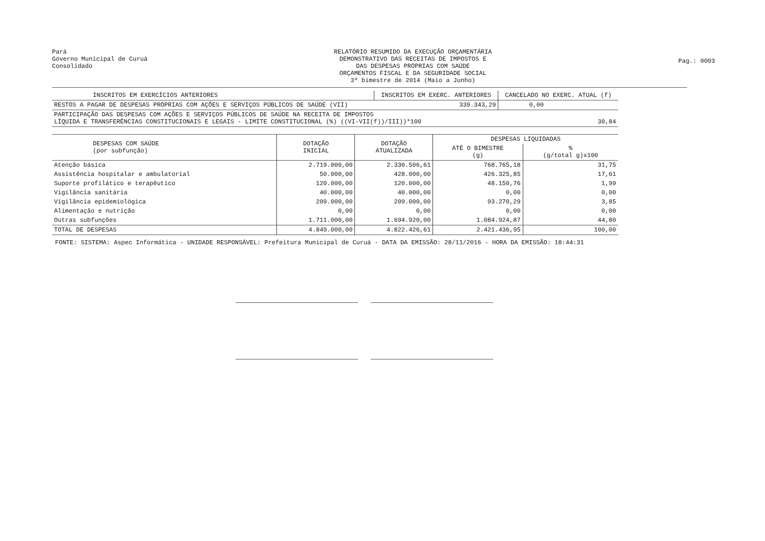Pará
Governo Municipal de Curuá
Consolidado
RELATÓRIO RESUMIDO DA EXECUÇÃO ORÇAMENTÁRIA
DEMONSTRATIVO DAS RECEITAS DE IMPOSTOS E
DAS DESPESAS PRÓPRIAS COM SAÚDE
ORÇAMENTOS FISCAL E DA SEGURIDADE SOCIAL
3º bimestre de 2014 (Maio a Junho)
Pag.: 0003
| INSCRITOS EM EXERCÍCIOS ANTERIORES | INSCRITOS EM EXERC. ANTERIORES | CANCELADO NO EXERC. ATUAL (f) |
| --- | --- | --- |
| RESTOS A PAGAR DE DESPESAS PRÓPRIAS COM AÇÕES E SERVIÇOS PÚBLICOS DE SAÚDE (VII) | 339.343,29 | 0,00 |
| PARTICIPAÇÃO DAS DESPESAS COM AÇÕES E SERVIÇOS PÚBLICOS DE SAÚDE NA RECEITA DE IMPOSTOS LÍQUIDA E TRANSFERÊNCIAS CONSTITUCIONAIS E LEGAIS - LIMITE CONSTITUCIONAL (%) ((VI-VII(f))/III))*100 | | 30,84 |
| DESPESAS COM SAÚDE (por subfunção) | DOTAÇÃO INICIAL | DOTAÇÃO ATUALIZADA | DESPESAS LIQUIDADAS | |
| --- | --- | --- | --- | --- |
| | | | ATÉ O BIMESTRE (g) | % (g/total g)x100 |
| Atenção básica | 2.719.000,00 | 2.330.506,61 | 768.765,18 | 31,75 |
| Assistência hospitalar e ambulatorial | 50.000,00 | 428.000,00 | 426.325,85 | 17,61 |
| Suporte profilático e terapêutico | 120.000,00 | 120.000,00 | 48.150,76 | 1,99 |
| Vigilância sanitária | 40.000,00 | 40.000,00 | 0,00 | 0,00 |
| Vigilância epidemiológica | 209.000,00 | 209.000,00 | 93.270,29 | 3,85 |
| Alimentação e nutrição | 0,00 | 0,00 | 0,00 | 0,00 |
| Outras subfunções | 1.711.000,00 | 1.694.920,00 | 1.084.924,87 | 44,80 |
| TOTAL DE DESPESAS | 4.849.000,00 | 4.822.426,61 | 2.421.436,95 | 100,00 |
FONTE: SISTEMA: Aspec Informática - UNIDADE RESPONSÁVEL: Prefeitura Municipal de Curuá - DATA DA EMISSÃO: 28/11/2016 - HORA DA EMISSÃO: 18:44:31